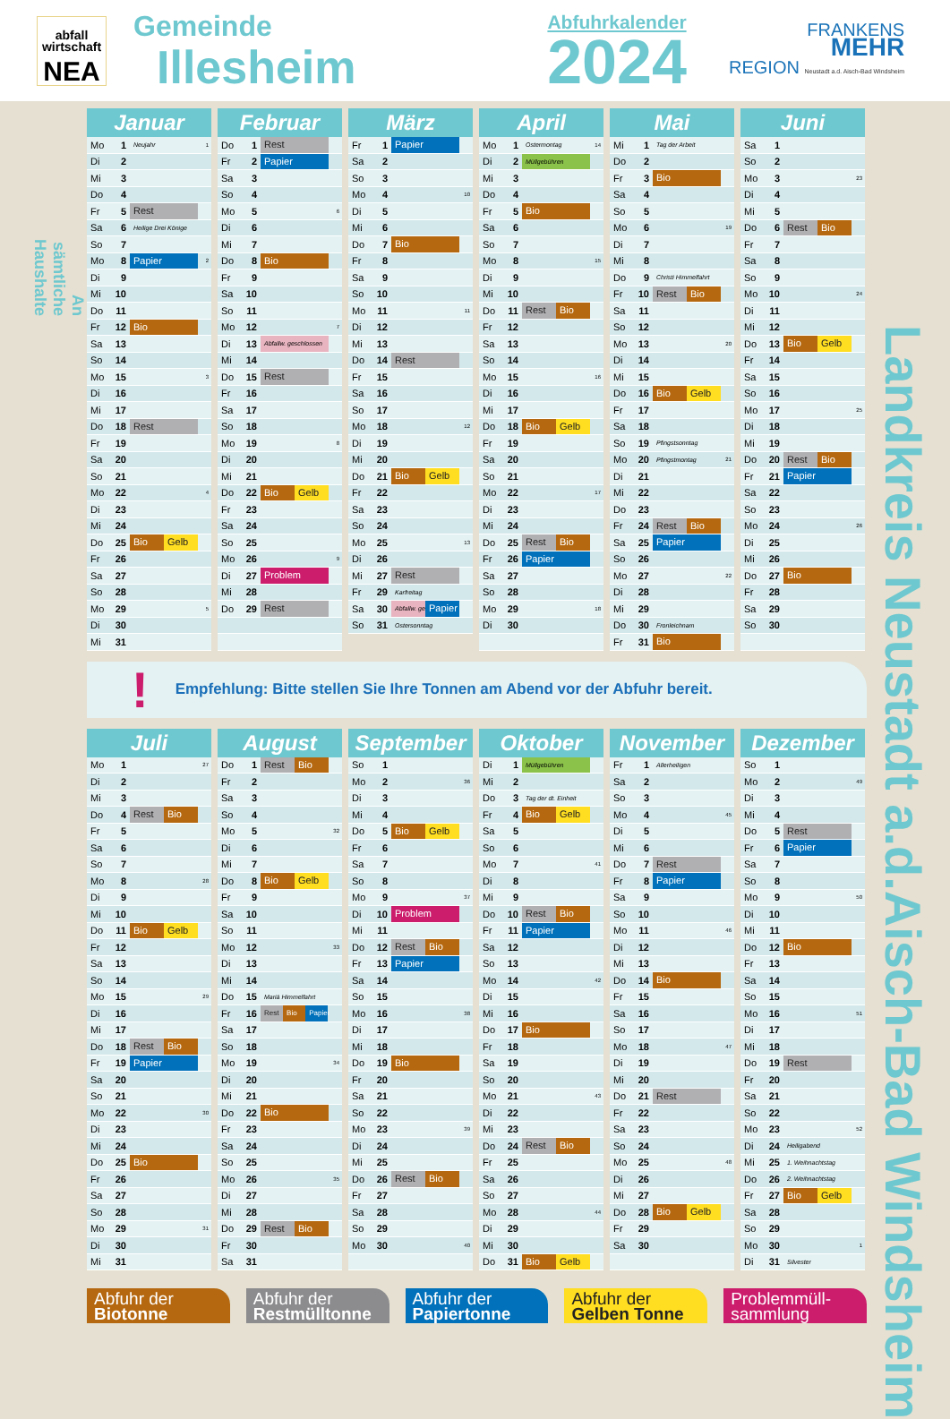abfall
wirtschaft
NEA
Gemeinde
Illesheim
Abfuhrkalender
2024
FRANKENS
MEHR
REGION Neustadt a.d. Aisch-Bad Windsheim
An sämtliche Haushalte
Januar
| Mo | 1 | Neujahr | 1 |
| Di | 2 | | |
| Mi | 3 | | |
| Do | 4 | | |
| Fr | 5 | Rest | |
| Sa | 6 | Heilige Drei Könige | |
| So | 7 | | |
| Mo | 8 | Papier | 2 |
| Di | 9 | | |
| Mi | 10 | | |
| Do | 11 | | |
| Fr | 12 | Bio | |
| Sa | 13 | | |
| So | 14 | | |
| Mo | 15 | | 3 |
| Di | 16 | | |
| Mi | 17 | | |
| Do | 18 | Rest | |
| Fr | 19 | | |
| Sa | 20 | | |
| So | 21 | | |
| Mo | 22 | | 4 |
| Di | 23 | | |
| Mi | 24 | | |
| Do | 25 | Bio Gelb | |
| Fr | 26 | | |
| Sa | 27 | | |
| So | 28 | | |
| Mo | 29 | | 5 |
| Di | 30 | | |
| Mi | 31 | | |
Februar
| Do | 1 | Rest | |
| Fr | 2 | Papier | |
| Sa | 3 | | |
| So | 4 | | |
| Mo | 5 | | 6 |
| Di | 6 | | |
| Mi | 7 | | |
| Do | 8 | Bio | |
| Fr | 9 | | |
| Sa | 10 | | |
| So | 11 | | |
| Mo | 12 | | 7 |
| Di | 13 | Abfallw. geschlossen | |
| Mi | 14 | | |
| Do | 15 | Rest | |
| Fr | 16 | | |
| Sa | 17 | | |
| So | 18 | | |
| Mo | 19 | | 8 |
| Di | 20 | | |
| Mi | 21 | | |
| Do | 22 | Bio Gelb | |
| Fr | 23 | | |
| Sa | 24 | | |
| So | 25 | | |
| Mo | 26 | | 9 |
| Di | 27 | Problem | |
| Mi | 28 | | |
| Do | 29 | Rest | |
März
| Fr | 1 | Papier | |
| Sa | 2 | | |
| So | 3 | | |
| Mo | 4 | | 10 |
| Di | 5 | | |
| Mi | 6 | | |
| Do | 7 | Bio | |
| Fr | 8 | | |
| Sa | 9 | | |
| So | 10 | | |
| Mo | 11 | | 11 |
| Di | 12 | | |
| Mi | 13 | | |
| Do | 14 | Rest | |
| Fr | 15 | | |
| Sa | 16 | | |
| So | 17 | | |
| Mo | 18 | | 12 |
| Di | 19 | | |
| Mi | 20 | | |
| Do | 21 | Bio Gelb | |
| Fr | 22 | | |
| Sa | 23 | | |
| So | 24 | | |
| Mo | 25 | | 13 |
| Di | 26 | | |
| Mi | 27 | Rest | |
| Fr | 29 | Karfreitag | |
| Sa | 30 | Abfallw. geschl. Papier | |
| So | 31 | Ostersonntag | |
April
| Mo | 1 | Ostermontag | 14 |
| Di | 2 | Müllgebühren | |
| Mi | 3 | | |
| Do | 4 | | |
| Fr | 5 | Bio | |
| Sa | 6 | | |
| So | 7 | | |
| Mo | 8 | | 15 |
| Di | 9 | | |
| Mi | 10 | | |
| Do | 11 | Rest Bio | |
| Fr | 12 | | |
| Sa | 13 | | |
| So | 14 | | |
| Mo | 15 | | 16 |
| Di | 16 | | |
| Mi | 17 | | |
| Do | 18 | Bio Gelb | |
| Fr | 19 | | |
| Sa | 20 | | |
| So | 21 | | |
| Mo | 22 | | 17 |
| Di | 23 | | |
| Mi | 24 | | |
| Do | 25 | Rest Bio | |
| Fr | 26 | Papier | |
| Sa | 27 | | |
| So | 28 | | |
| Mo | 29 | | 18 |
| Di | 30 | | |
Mai
| Mi | 1 | Tag der Arbeit | |
| Do | 2 | | |
| Fr | 3 | Bio | |
| Sa | 4 | | |
| So | 5 | | |
| Mo | 6 | | 19 |
| Di | 7 | | |
| Mi | 8 | | |
| Do | 9 | Christi Himmelfahrt | |
| Fr | 10 | Rest Bio | |
| Sa | 11 | | |
| So | 12 | | |
| Mo | 13 | | 20 |
| Di | 14 | | |
| Mi | 15 | | |
| Do | 16 | Bio Gelb | |
| Fr | 17 | | |
| Sa | 18 | | |
| So | 19 | Pfingstsonntag | |
| Mo | 20 | Pfingstmontag | 21 |
| Di | 21 | | |
| Mi | 22 | | |
| Do | 23 | | |
| Fr | 24 | Rest Bio | |
| Sa | 25 | Papier | |
| So | 26 | | |
| Mo | 27 | | 22 |
| Di | 28 | | |
| Mi | 29 | | |
| Do | 30 | Fronleichnam | |
| Fr | 31 | Bio | |
Juni
| Sa | 1 | | |
| So | 2 | | |
| Mo | 3 | | 23 |
| Di | 4 | | |
| Mi | 5 | | |
| Do | 6 | Rest Bio | |
| Fr | 7 | | |
| Sa | 8 | | |
| So | 9 | | |
| Mo | 10 | | 24 |
| Di | 11 | | |
| Mi | 12 | | |
| Do | 13 | Bio Gelb | |
| Fr | 14 | | |
| Sa | 15 | | |
| So | 16 | | |
| Mo | 17 | | 25 |
| Di | 18 | | |
| Mi | 19 | | |
| Do | 20 | Rest Bio | |
| Fr | 21 | Papier | |
| Sa | 22 | | |
| So | 23 | | |
| Mo | 24 | | 26 |
| Di | 25 | | |
| Mi | 26 | | |
| Do | 27 | Bio | |
| Fr | 28 | | |
| Sa | 29 | | |
| So | 30 | | |
! Empfehlung: Bitte stellen Sie Ihre Tonnen am Abend vor der Abfuhr bereit.
Juli
| Mo | 1 | | 27 |
| Di | 2 | | |
| Mi | 3 | | |
| Do | 4 | Rest Bio | |
| Fr | 5 | | |
| Sa | 6 | | |
| So | 7 | | |
| Mo | 8 | | 28 |
| Di | 9 | | |
| Mi | 10 | | |
| Do | 11 | Bio Gelb | |
| Fr | 12 | | |
| Sa | 13 | | |
| So | 14 | | |
| Mo | 15 | | 29 |
| Di | 16 | | |
| Mi | 17 | | |
| Do | 18 | Rest Bio | |
| Fr | 19 | Papier | |
| Sa | 20 | | |
| So | 21 | | |
| Mo | 22 | | 30 |
| Di | 23 | | |
| Mi | 24 | | |
| Do | 25 | Bio | |
| Fr | 26 | | |
| Sa | 27 | | |
| So | 28 | | |
| Mo | 29 | | 31 |
| Di | 30 | | |
| Mi | 31 | | |
August
| Do | 1 | Rest Bio | |
| Fr | 2 | | |
| Sa | 3 | | |
| So | 4 | | |
| Mo | 5 | | 32 |
| Di | 6 | | |
| Mi | 7 | | |
| Do | 8 | Bio Gelb | |
| Fr | 9 | | |
| Sa | 10 | | |
| So | 11 | | |
| Mo | 12 | | 33 |
| Di | 13 | | |
| Mi | 14 | | |
| Do | 15 | Mariä Himmelfahrt | |
| Fr | 16 | Rest Bio Papier | |
| Sa | 17 | | |
| So | 18 | | |
| Mo | 19 | | 34 |
| Di | 20 | | |
| Mi | 21 | | |
| Do | 22 | Bio | |
| Fr | 23 | | |
| Sa | 24 | | |
| So | 25 | | |
| Mo | 26 | | 35 |
| Di | 27 | | |
| Mi | 28 | | |
| Do | 29 | Rest Bio | |
| Fr | 30 | | |
| Sa | 31 | | |
September
| So | 1 | | |
| Mo | 2 | | 36 |
| Di | 3 | | |
| Mi | 4 | | |
| Do | 5 | Bio Gelb | |
| Fr | 6 | | |
| Sa | 7 | | |
| So | 8 | | |
| Mo | 9 | | 37 |
| Di | 10 | Problem | |
| Mi | 11 | | |
| Do | 12 | Rest Bio | |
| Fr | 13 | Papier | |
| Sa | 14 | | |
| So | 15 | | |
| Mo | 16 | | 38 |
| Di | 17 | | |
| Mi | 18 | | |
| Do | 19 | Bio | |
| Fr | 20 | | |
| Sa | 21 | | |
| So | 22 | | |
| Mo | 23 | | 39 |
| Di | 24 | | |
| Mi | 25 | | |
| Do | 26 | Rest Bio | |
| Fr | 27 | | |
| Sa | 28 | | |
| So | 29 | | |
| Mo | 30 | | 40 |
Oktober
| Di | 1 | Müllgebühren | |
| Mi | 2 | | |
| Do | 3 | Tag der dt. Einheit | |
| Fr | 4 | Bio Gelb | |
| Sa | 5 | | |
| So | 6 | | |
| Mo | 7 | | 41 |
| Di | 8 | | |
| Mi | 9 | | |
| Do | 10 | Rest Bio | |
| Fr | 11 | Papier | |
| Sa | 12 | | |
| So | 13 | | |
| Mo | 14 | | 42 |
| Di | 15 | | |
| Mi | 16 | | |
| Do | 17 | Bio | |
| Fr | 18 | | |
| Sa | 19 | | |
| So | 20 | | |
| Mo | 21 | | 43 |
| Di | 22 | | |
| Mi | 23 | | |
| Do | 24 | Rest Bio | |
| Fr | 25 | | |
| Sa | 26 | | |
| So | 27 | | |
| Mo | 28 | | 44 |
| Di | 29 | | |
| Mi | 30 | | |
| Do | 31 | Bio Gelb | |
November
| Fr | 1 | Allerheiligen | |
| Sa | 2 | | |
| So | 3 | | |
| Mo | 4 | | 45 |
| Di | 5 | | |
| Mi | 6 | | |
| Do | 7 | Rest | |
| Fr | 8 | Papier | |
| Sa | 9 | | |
| So | 10 | | |
| Mo | 11 | | 46 |
| Di | 12 | | |
| Mi | 13 | | |
| Do | 14 | Bio | |
| Fr | 15 | | |
| Sa | 16 | | |
| So | 17 | | |
| Mo | 18 | | 47 |
| Di | 19 | | |
| Mi | 20 | | |
| Do | 21 | Rest | |
| Fr | 22 | | |
| Sa | 23 | | |
| So | 24 | | |
| Mo | 25 | | 48 |
| Di | 26 | | |
| Mi | 27 | | |
| Do | 28 | Bio Gelb | |
| Fr | 29 | | |
| Sa | 30 | | |
Dezember
| So | 1 | | |
| Mo | 2 | | 49 |
| Di | 3 | | |
| Mi | 4 | | |
| Do | 5 | Rest | |
| Fr | 6 | Papier | |
| Sa | 7 | | |
| So | 8 | | |
| Mo | 9 | | 50 |
| Di | 10 | | |
| Mi | 11 | | |
| Do | 12 | Bio | |
| Fr | 13 | | |
| Sa | 14 | | |
| So | 15 | | |
| Mo | 16 | | 51 |
| Di | 17 | | |
| Mi | 18 | | |
| Do | 19 | Rest | |
| Fr | 20 | | |
| Sa | 21 | | |
| So | 22 | | |
| Mo | 23 | | 52 |
| Di | 24 | Heiligabend | |
| Mi | 25 | 1. Weihnachtstag | |
| Do | 26 | 2. Weihnachtstag | |
| Fr | 27 | Bio Gelb | |
| Sa | 28 | | |
| So | 29 | | |
| Mo | 30 | | 1 |
| Di | 31 | Silvester | |
Abfuhr der
Biotonne
Abfuhr der
Restmülltonne
Abfuhr der
Papiertonne
Abfuhr der
Gelben Tonne
Problemmüll-
sammlung
Landkreis Neustadt a.d.Aisch-Bad Windsheim